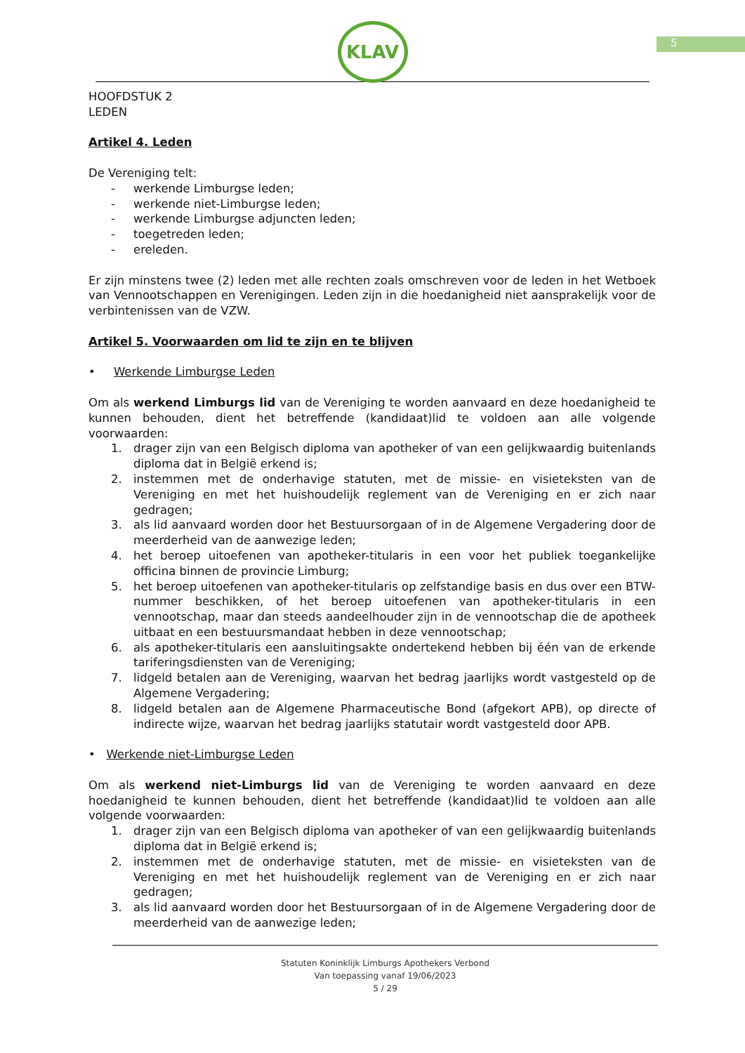5
KLAV
HOOFDSTUK 2
LEDEN
Artikel 4. Leden
De Vereniging telt:
- werkende Limburgse leden;
- werkende niet-Limburgse leden;
- werkende Limburgse adjuncten leden;
- toegetreden leden;
- ereleden.
Er zijn minstens twee (2) leden met alle rechten zoals omschreven voor de leden in het Wetboek van Vennootschappen en Verenigingen. Leden zijn in die hoedanigheid niet aansprakelijk voor de verbintenissen van de VZW.
Artikel 5. Voorwaarden om lid te zijn en te blijven
• Werkende Limburgse Leden
Om als werkend Limburgs lid van de Vereniging te worden aanvaard en deze hoedanigheid te kunnen behouden, dient het betreffende (kandidaat)lid te voldoen aan alle volgende voorwaarden:
1. drager zijn van een Belgisch diploma van apotheker of van een gelijkwaardig buitenlands diploma dat in België erkend is;
2. instemmen met de onderhavige statuten, met de missie- en visieteksten van de Vereniging en met het huishoudelijk reglement van de Vereniging en er zich naar gedragen;
3. als lid aanvaard worden door het Bestuursorgaan of in de Algemene Vergadering door de meerderheid van de aanwezige leden;
4. het beroep uitoefenen van apotheker-titularis in een voor het publiek toegankelijke officina binnen de provincie Limburg;
5. het beroep uitoefenen van apotheker-titularis op zelfstandige basis en dus over een BTW-nummer beschikken, of het beroep uitoefenen van apotheker-titularis in een vennootschap, maar dan steeds aandeelhouder zijn in de vennootschap die de apotheek uitbaat en een bestuursmandaat hebben in deze vennootschap;
6. als apotheker-titularis een aansluitingsakte ondertekend hebben bij één van de erkende tariferingsdiensten van de Vereniging;
7. lidgeld betalen aan de Vereniging, waarvan het bedrag jaarlijks wordt vastgesteld op de Algemene Vergadering;
8. lidgeld betalen aan de Algemene Pharmaceutische Bond (afgekort APB), op directe of indirecte wijze, waarvan het bedrag jaarlijks statutair wordt vastgesteld door APB.
• Werkende niet-Limburgse Leden
Om als werkend niet-Limburgs lid van de Vereniging te worden aanvaard en deze hoedanigheid te kunnen behouden, dient het betreffende (kandidaat)lid te voldoen aan alle volgende voorwaarden:
1. drager zijn van een Belgisch diploma van apotheker of van een gelijkwaardig buitenlands diploma dat in België erkend is;
2. instemmen met de onderhavige statuten, met de missie- en visieteksten van de Vereniging en met het huishoudelijk reglement van de Vereniging en er zich naar gedragen;
3. als lid aanvaard worden door het Bestuursorgaan of in de Algemene Vergadering door de meerderheid van de aanwezige leden;
Statuten Koninklijk Limburgs Apothekers Verbond
Van toepassing vanaf 19/06/2023
5 / 29